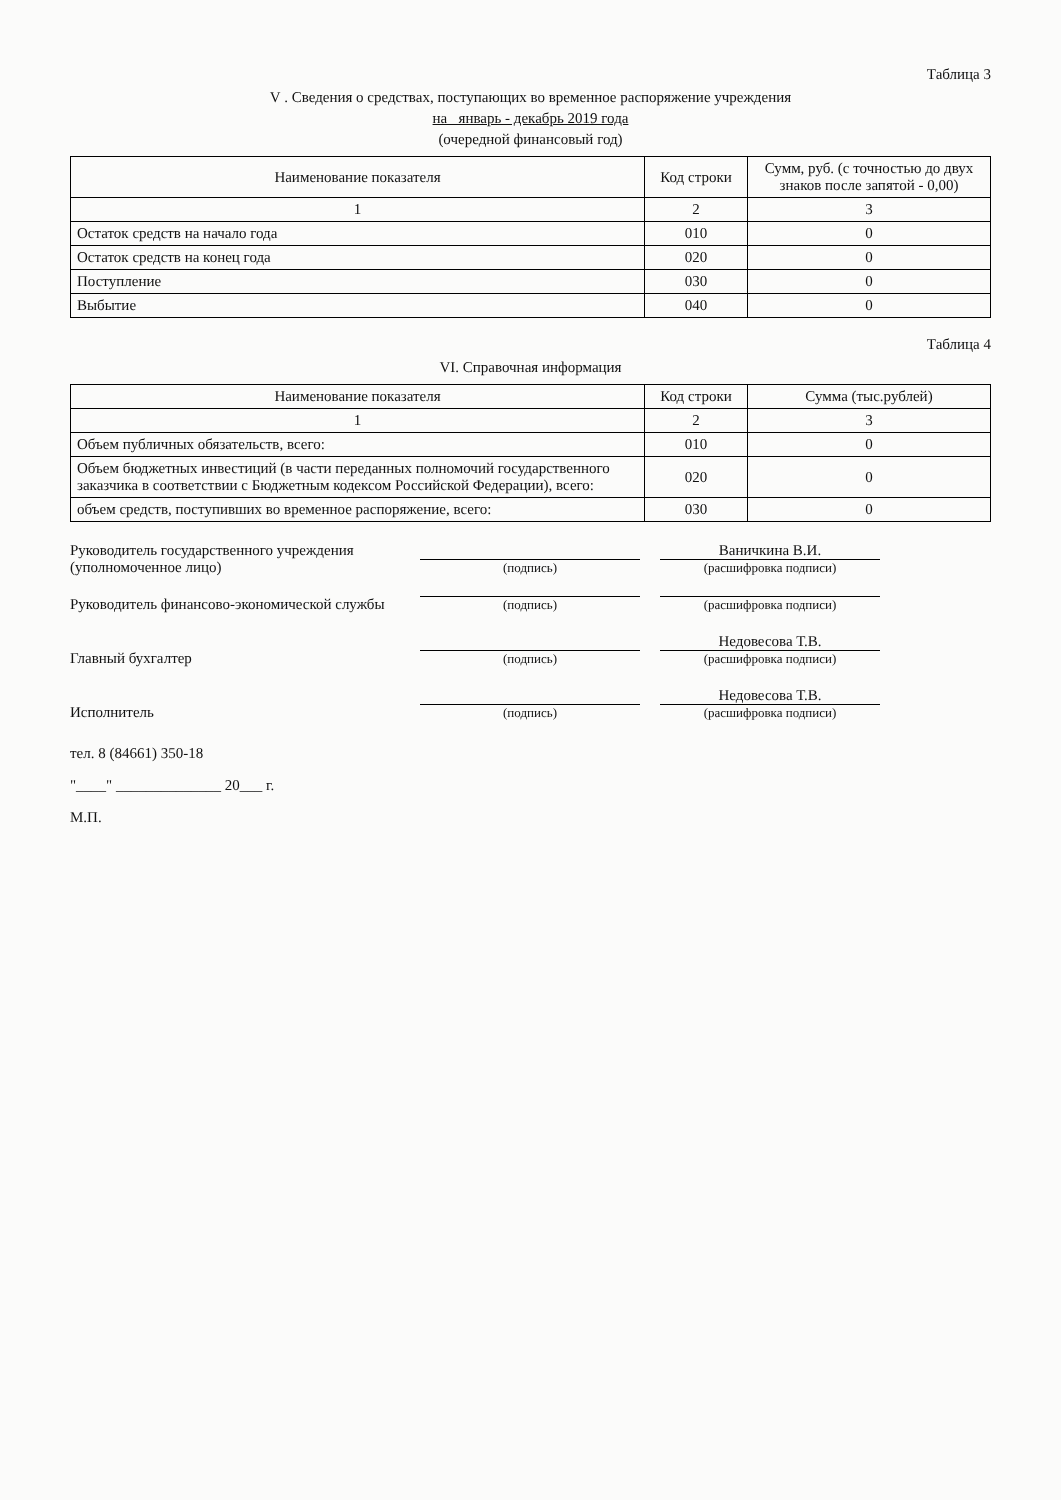Таблица 3
V . Сведения о средствах, поступающих во временное распоряжение учреждения
на январь - декабрь 2019 года
(очередной финансовый год)
| Наименование показателя | Код строки | Сумм, руб. (с точностью до двух знаков после запятой - 0,00) |
| --- | --- | --- |
| 1 | 2 | 3 |
| Остаток средств на начало года | 010 | 0 |
| Остаток средств на конец года | 020 | 0 |
| Поступление | 030 | 0 |
| Выбытие | 040 | 0 |
Таблица 4
VI. Справочная информация
| Наименование показателя | Код строки | Сумма (тыс.рублей) |
| --- | --- | --- |
| 1 | 2 | 3 |
| Объем публичных обязательств, всего: | 010 | 0 |
| Объем бюджетных инвестиций (в части переданных полномочий государственного заказчика в соответствии с Бюджетным кодексом Российской Федерации), всего: | 020 | 0 |
| объем средств, поступивших во временное распоряжение, всего: | 030 | 0 |
Руководитель государственного учреждения (уполномоченное лицо)
(подпись)
Ваничкина В.И.
(расшифровка подписи)
Руководитель финансово-экономической службы
(подпись)
(расшифровка подписи)
Главный бухгалтер
(подпись)
Недовесова Т.В.
(расшифровка подписи)
Исполнитель
(подпись)
Недовесова Т.В.
(расшифровка подписи)
тел. 8 (84661) 350-18
"____" ______________ 20___ г.
М.П.